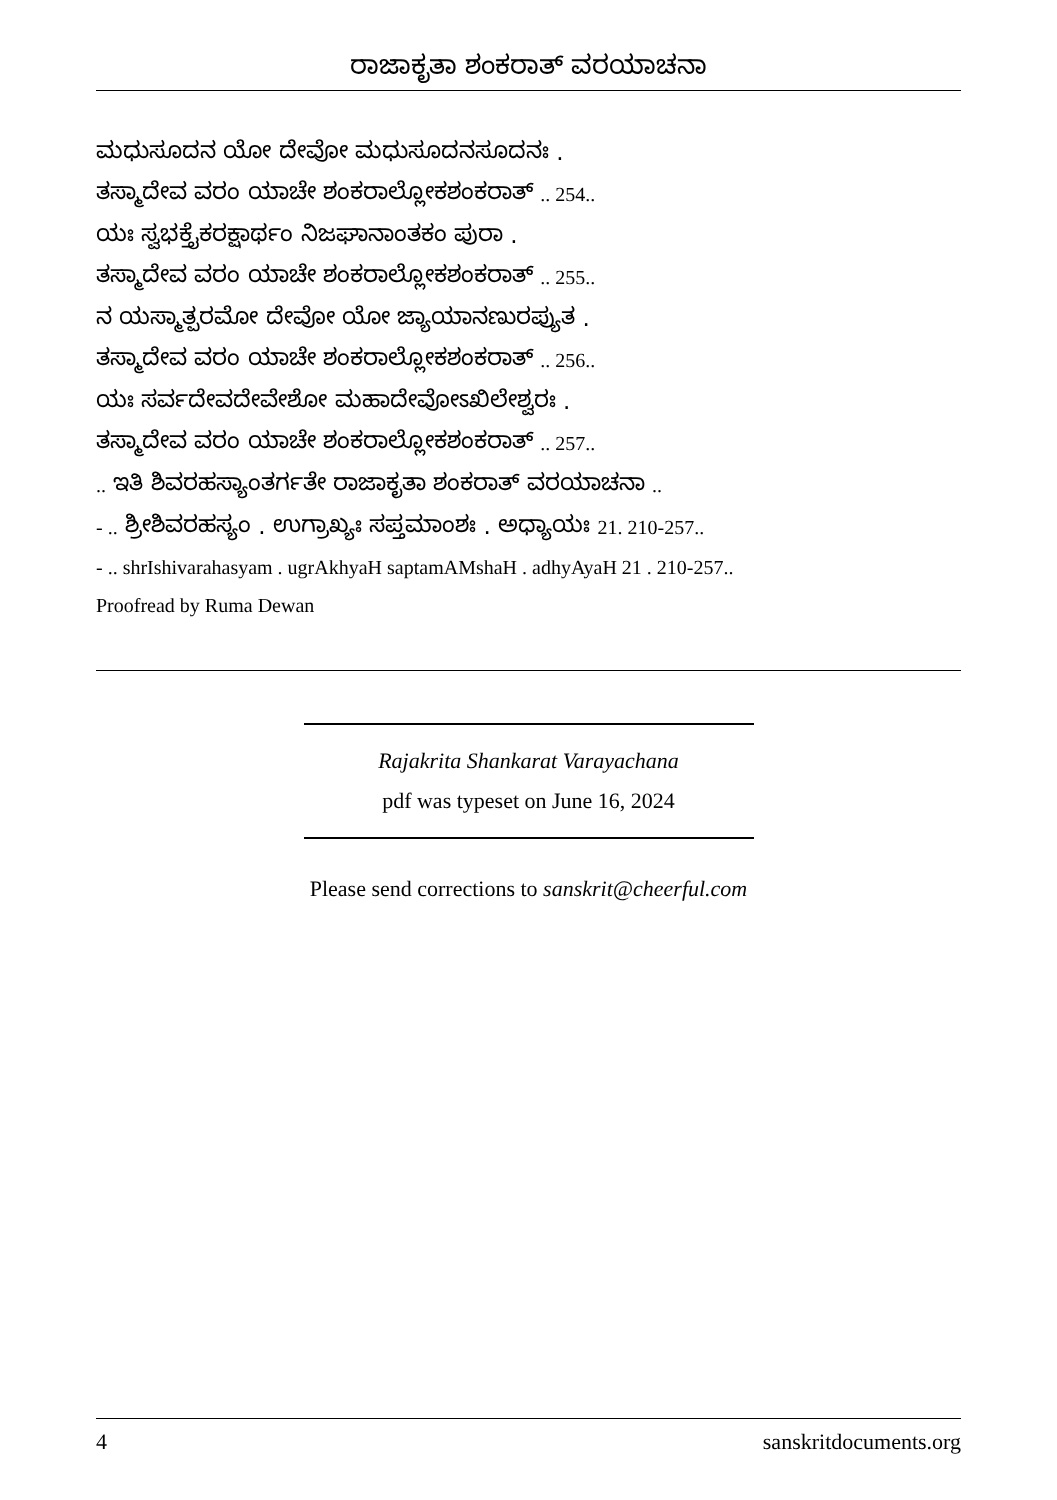ರಾಜಾಕೃತಾ ಶಂಕರಾತ್ ವರಯಾಚನಾ
ಮಧುಸೂದನ ಯೋ ದೇವೋ ಮಧುಸೂದನಸೂದನಃ .
ತಸ್ಮಾದೇವ ವರಂ ಯಾಚೇ ಶಂಕರಾಲ್ಲೋಕಶಂಕರಾತ್ .. 254..
ಯಃ ಸ್ವಭಕ್ತೈಕರಕ್ಷಾರ್ಥಂ ನಿಜಘಾನಾಂತಕಂ ಪುರಾ .
ತಸ್ಮಾದೇವ ವರಂ ಯಾಚೇ ಶಂಕರಾಲ್ಲೋಕಶಂಕರಾತ್ .. 255..
ನ ಯಸ್ಮಾತ್ಪರಮೋ ದೇವೋ ಯೋ ಜ್ಯಾಯಾನಣುರಪ್ಯುತ .
ತಸ್ಮಾದೇವ ವರಂ ಯಾಚೇ ಶಂಕರಾಲ್ಲೋಕಶಂಕರಾತ್ .. 256..
ಯಃ ಸರ್ವದೇವದೇವೇಶೋ ಮಹಾದೇವೋಽಖಿಲೇಶ್ವರಃ .
ತಸ್ಮಾದೇವ ವರಂ ಯಾಚೇ ಶಂಕರಾಲ್ಲೋಕಶಂಕರಾತ್ .. 257..
.. ಇತಿ ಶಿವರಹಸ್ಯಾಂತರ್ಗತೇ ರಾಜಾಕೃತಾ ಶಂಕರಾತ್ ವರಯಾಚನಾ ..
- .. ಶ್ರೀಶಿವರಹಸ್ಯಂ . ಉಗ್ರಾಖ್ಯಃ ಸಪ್ತಮಾಂಶಃ . ಅಧ್ಯಾಯಃ 21. 210-257..
- .. shrIshivarahasyam . ugrAkhyaH saptamAMshaH . adhyAyaH 21 . 210-257..
Proofread by Ruma Dewan
Rajakrita Shankarat Varayachana
pdf was typeset on June 16, 2024
Please send corrections to sanskrit@cheerful.com
4 sanskritdocuments.org